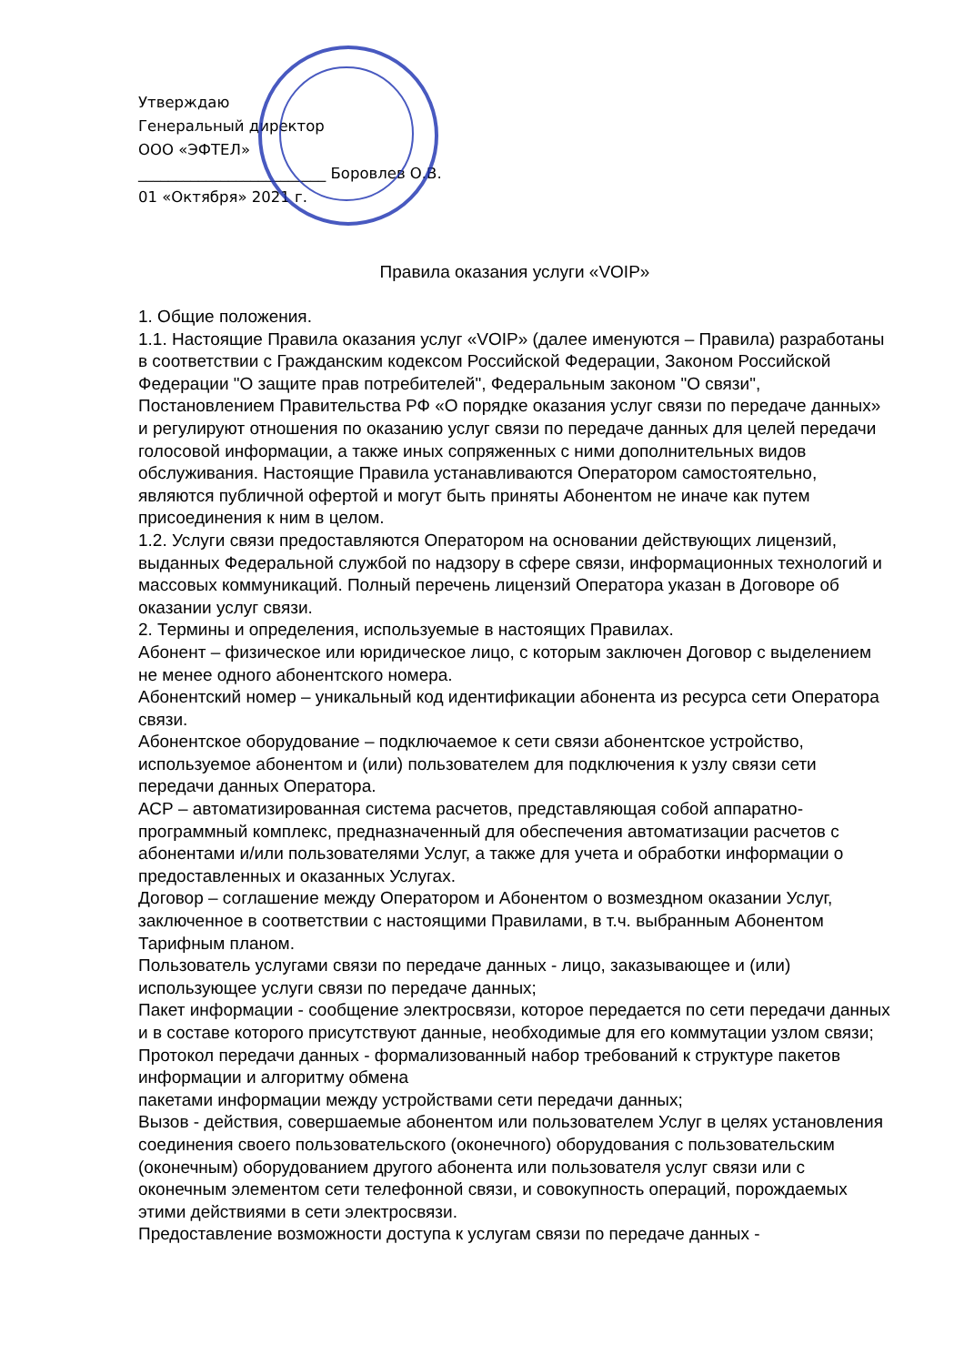Утверждаю
Генеральный директор
ООО «ЭФТЕЛ»
_________________________ Боровлев О.В.
01 «Октября» 2021 г.
Правила оказания услуги «VOIP»
1. Общие положения.
1.1. Настоящие Правила оказания услуг «VOIP» (далее именуются – Правила) разработаны в соответствии с Гражданским кодексом Российской Федерации, Законом Российской Федерации "О защите прав потребителей", Федеральным законом "О связи", Постановлением Правительства РФ «О порядке оказания услуг связи по передаче данных» и регулируют отношения по оказанию услуг связи по передаче данных для целей передачи голосовой информации, а также иных сопряженных с ними дополнительных видов обслуживания. Настоящие Правила устанавливаются Оператором самостоятельно, являются публичной офертой и могут быть приняты Абонентом не иначе как путем присоединения к ним в целом.
1.2. Услуги связи предоставляются Оператором на основании действующих лицензий, выданных Федеральной службой по надзору в сфере связи, информационных технологий и массовых коммуникаций. Полный перечень лицензий Оператора указан в Договоре об оказании услуг связи.
2. Термины и определения, используемые в настоящих Правилах.
Абонент – физическое или юридическое лицо, с которым заключен Договор с выделением не менее одного абонентского номера.
Абонентский номер – уникальный код идентификации абонента из ресурса сети Оператора связи.
Абонентское оборудование – подключаемое к сети связи абонентское устройство, используемое абонентом и (или) пользователем для подключения к узлу связи сети передачи данных Оператора.
АСР – автоматизированная система расчетов, представляющая собой аппаратно-программный комплекс, предназначенный для обеспечения автоматизации расчетов с абонентами и/или пользователями Услуг, а также для учета и обработки информации о предоставленных и оказанных Услугах.
Договор – соглашение между Оператором и Абонентом о возмездном оказании Услуг, заключенное в соответствии с настоящими Правилами, в т.ч. выбранным Абонентом Тарифным планом.
Пользователь услугами связи по передаче данных - лицо, заказывающее и (или) использующее услуги связи по передаче данных;
Пакет информации - сообщение электросвязи, которое передается по сети передачи данных и в составе которого присутствуют данные, необходимые для его коммутации узлом связи;
Протокол передачи данных - формализованный набор требований к структуре пакетов информации и алгоритму обмена
пакетами информации между устройствами сети передачи данных;
Вызов - действия, совершаемые абонентом или пользователем Услуг в целях установления соединения своего пользовательского (оконечного) оборудования с пользовательским (оконечным) оборудованием другого абонента или пользователя услуг связи или с оконечным элементом сети телефонной связи, и совокупность операций, порождаемых этими действиями в сети электросвязи.
Предоставление возможности доступа к услугам связи по передаче данных -